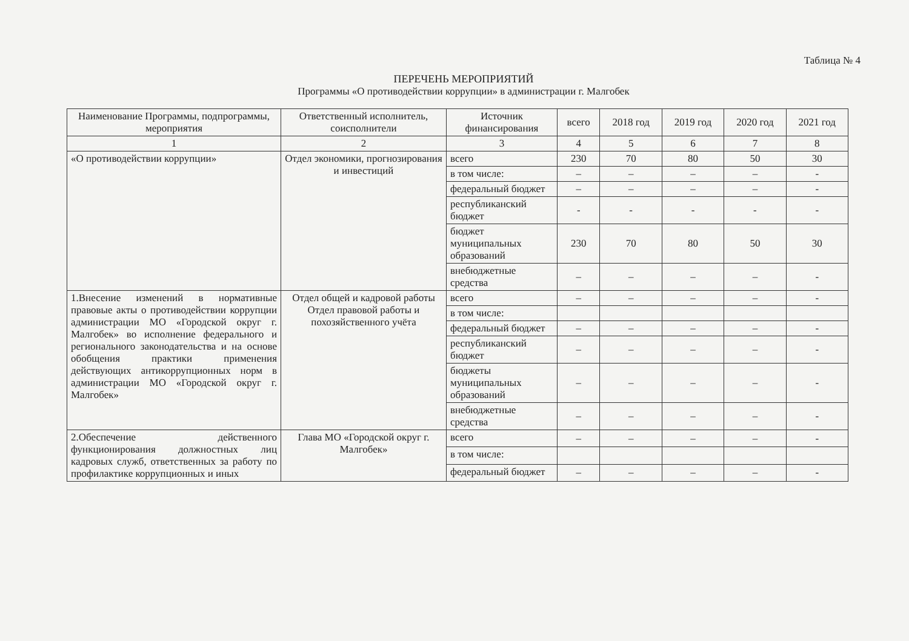Таблица № 4
ПЕРЕЧЕНЬ МЕРОПРИЯТИЙ
Программы «О противодействии коррупции» в администрации г. Малгобек
| Наименование Программы, подпрограммы, мероприятия | Ответственный исполнитель, соисполнители | Источник финансирования | всего | 2018 год | 2019 год | 2020 год | 2021 год |
| --- | --- | --- | --- | --- | --- | --- | --- |
| 1 | 2 | 3 | 4 | 5 | 6 | 7 | 8 |
| «О противодействии коррупции» | Отдел экономики, прогнозирования и инвестиций | всего | 230 | 70 | 80 | 50 | 30 |
| | | в том числе: | – | – | – | – | - |
| | | федеральный бюджет | – | – | – | – | - |
| | | республиканский бюджет | - | - | - | - | - |
| | | бюджет муниципальных образований | 230 | 70 | 80 | 50 | 30 |
| | | внебюджетные средства | – | – | – | – | - |
| 1.Внесение изменений в нормативные правовые акты о противодействии коррупции администрации МО «Городской округ г. Малгобек» во исполнение федерального и регионального законодательства и на основе обобщения практики применения действующих антикоррупционных норм в администрации МО «Городской округ г. Малгобек» | Отдел общей и кадровой работы Отдел правовой работы и похозяйственного учёта | всего | – | – | – | – | - |
| | | в том числе: | | | | | |
| | | федеральный бюджет | – | – | – | – | - |
| | | республиканский бюджет | – | – | – | – | - |
| | | бюджеты муниципальных образований | – | – | – | – | - |
| | | внебюджетные средства | – | – | – | – | - |
| 2.Обеспечение действенного функционирования должностных лиц кадровых служб, ответственных за работу по профилактике коррупционных и иных | Глава МО «Городской округ г. Малгобек» | всего | – | – | – | – | - |
| | | в том числе: | | | | | |
| | | федеральный бюджет | – | – | – | – | - |